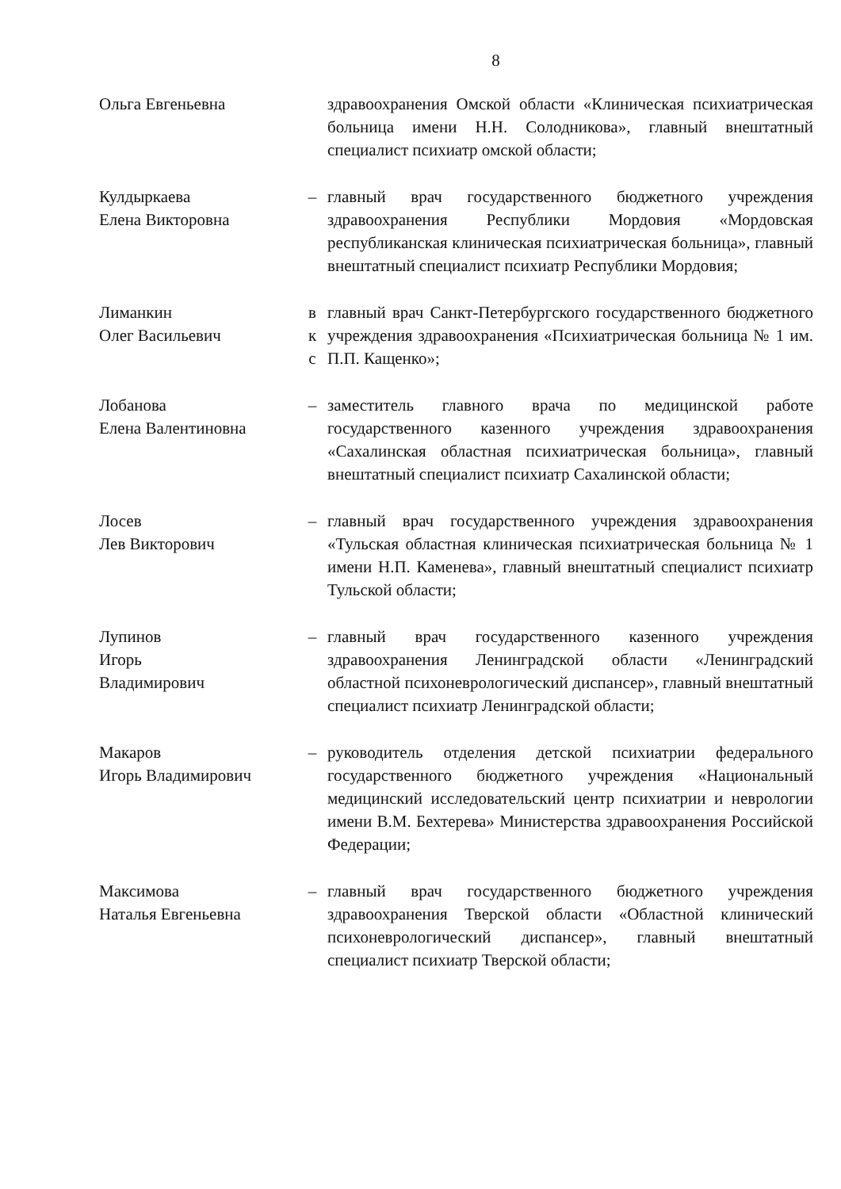8
Ольга Евгеньевна здравоохранения Омской области «Клиническая психиатрическая больница имени Н.Н. Солодникова», главный внештатный специалист психиатр омской области;
Кулдыркаева
Елена Викторовна
– главный врач государственного бюджетного учреждения здравоохранения Республики Мордовия «Мордовская республиканская клиническая психиатрическая больница», главный внештатный специалист психиатр Республики Мордовия;
Лиманкин
Олег Васильевич
в
к
с
главный врач Санкт-Петербургского государственного бюджетного учреждения здравоохранения «Психиатрическая больница № 1 им. П.П. Кащенко»;
Лобанова
Елена Валентиновна
– заместитель главного врача по медицинской работе государственного казенного учреждения здравоохранения «Сахалинская областная психиатрическая больница», главный внештатный специалист психиатр Сахалинской области;
Лосев
Лев Викторович
– главный врач государственного учреждения здравоохранения «Тульская областная клиническая психиатрическая больница № 1 имени Н.П. Каменева», главный внештатный специалист психиатр Тульской области;
Лупинов
Игорь
Владимирович
– главный врач государственного казенного учреждения здравоохранения Ленинградской области «Ленинградский областной психоневрологический диспансер», главный внештатный специалист психиатр Ленинградской области;
Макаров
Игорь Владимирович
– руководитель отделения детской психиатрии федерального государственного бюджетного учреждения «Национальный медицинский исследовательский центр психиатрии и неврологии имени В.М. Бехтерева» Министерства здравоохранения Российской Федерации;
Максимова
Наталья Евгеньевна
– главный врач государственного бюджетного учреждения здравоохранения Тверской области «Областной клинический психоневрологический диспансер», главный внештатный специалист психиатр Тверской области;